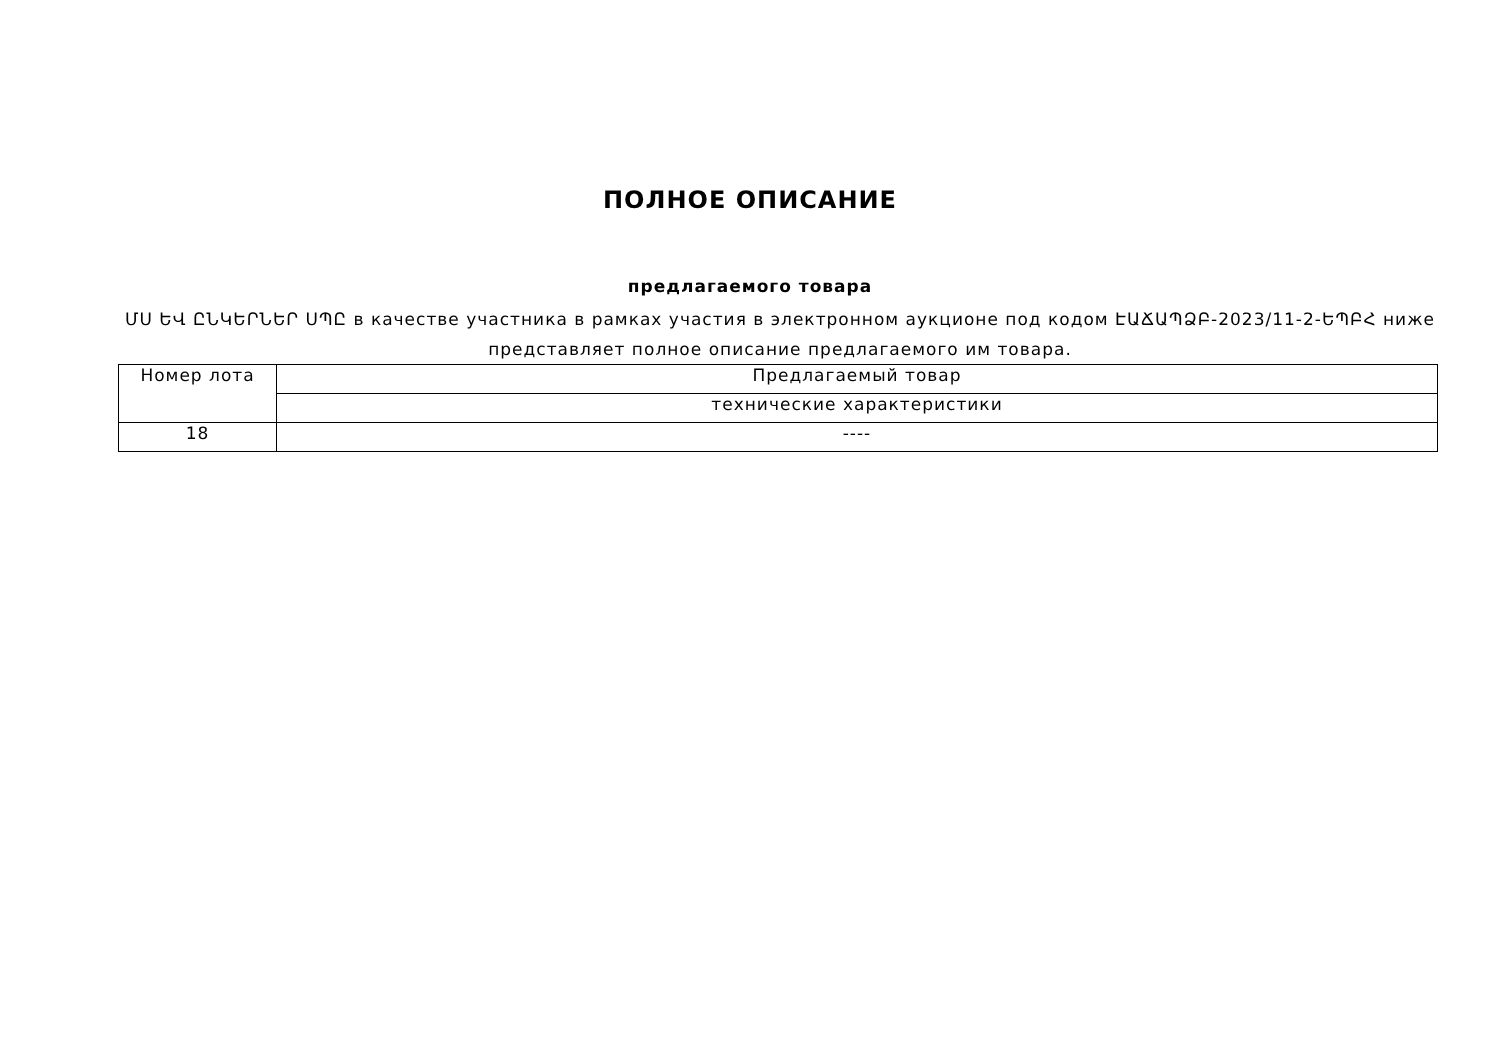ПОЛНОЕ ОПИСАНИЕ
предлагаемого товара
ՄՍ ԵՎ ԸՆԿԵՐՆԵՐ ՍՊԸ в качестве участника в рамках участия в электронном аукционе под кодом ԷԱՃԱՊՁԲ-2023/11-2-ԵՊԲՀ ниже представляет полное описание предлагаемого им товара.
| Номер лота | Предлагаемый товар |
| --- | --- |
| | технические характеристики |
| 18 | ---- |